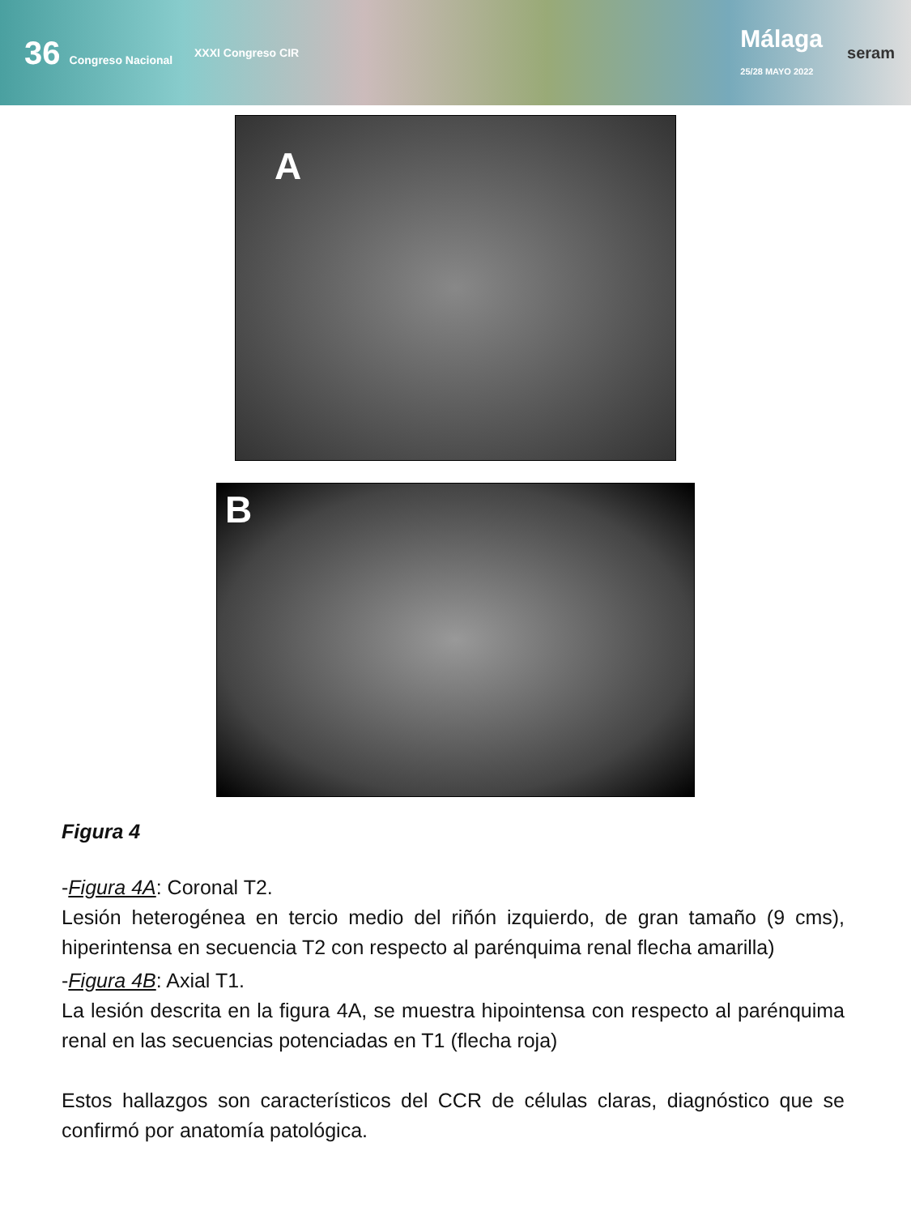36 Congreso Nacional
XXXI Congreso CIR
Málaga
25/28 MAYO 2022
seram
A
B
Figura 4
-Figura 4A: Coronal T2.
Lesión heterogénea en tercio medio del riñón izquierdo, de gran tamaño (9 cms), hiperintensa en secuencia T2 con respecto al parénquima renal flecha amarilla)
-Figura 4B: Axial T1.
La lesión descrita en la figura 4A, se muestra hipointensa con respecto al parénquima renal en las secuencias potenciadas en T1 (flecha roja)
Estos hallazgos son característicos del CCR de células claras, diagnóstico que se confirmó por anatomía patológica.